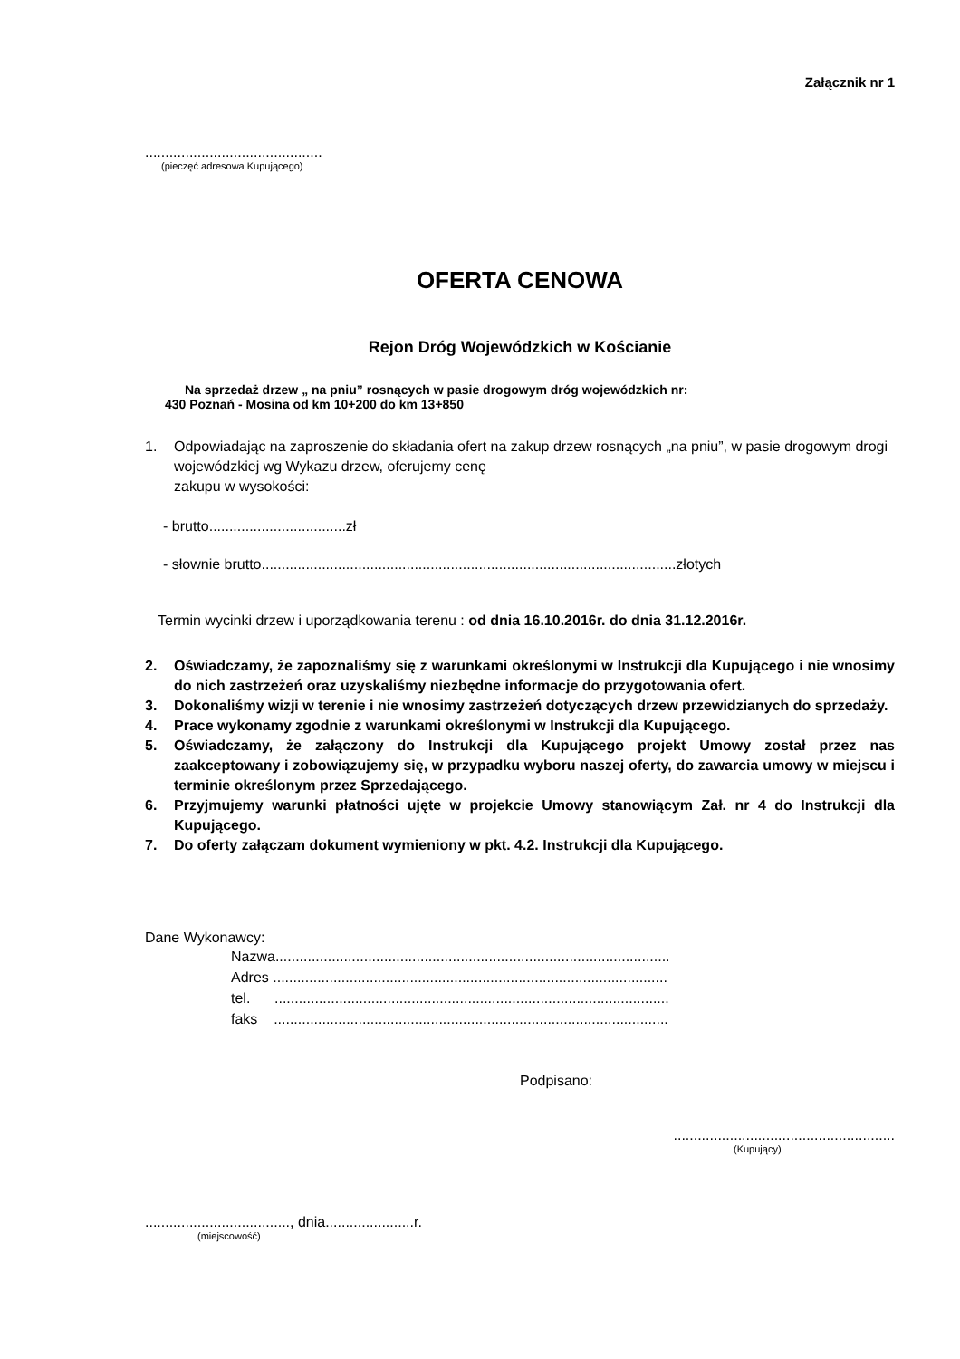Załącznik nr 1
............................................
(pieczęć adresowa Kupującego)
OFERTA CENOWA
Rejon Dróg Wojewódzkich w Kościanie
Na sprzedaż drzew „ na pniu” rosnących w pasie drogowym dróg wojewódzkich nr:
430 Poznań - Mosina od km 10+200 do km 13+850
1. Odpowiadając na zaproszenie do składania ofert na zakup drzew rosnących „na pniu”, w pasie drogowym drogi wojewódzkiej wg Wykazu drzew, oferujemy cenę
zakupu w wysokości:
- brutto..................................zł
- słownie brutto.......................................................................................................złotych
Termin wycinki drzew i uporządkowania terenu : od dnia 16.10.2016r. do dnia 31.12.2016r.
2. Oświadczamy, że zapoznaliśmy się z warunkami określonymi w Instrukcji dla Kupującego i nie wnosimy do nich zastrzeżeń oraz uzyskaliśmy niezbędne informacje do przygotowania ofert.
3. Dokonaliśmy wizji w terenie i nie wnosimy zastrzeżeń dotyczących drzew przewidzianych do sprzedaży.
4. Prace wykonamy zgodnie z warunkami określonymi w Instrukcji dla Kupującego.
5. Oświadczamy, że załączony do Instrukcji dla Kupującego projekt Umowy został przez nas zaakceptowany i zobowiązujemy się, w przypadku wyboru naszej oferty, do zawarcia umowy w miejscu i terminie określonym przez Sprzedającego.
6. Przyjmujemy warunki płatności ujęte w projekcie Umowy stanowiącym Zał. nr 4 do Instrukcji dla Kupującego.
7. Do oferty załączam dokument wymieniony w pkt. 4.2. Instrukcji dla Kupującego.
Dane Wykonawcy:
Nazwa..................................................................................................
Adres ..................................................................................................
tel. ..................................................................................................
faks ..................................................................................................
Podpisano:
.......................................................
(Kupujący)
...................................., dnia......................r.
(miejscowość)